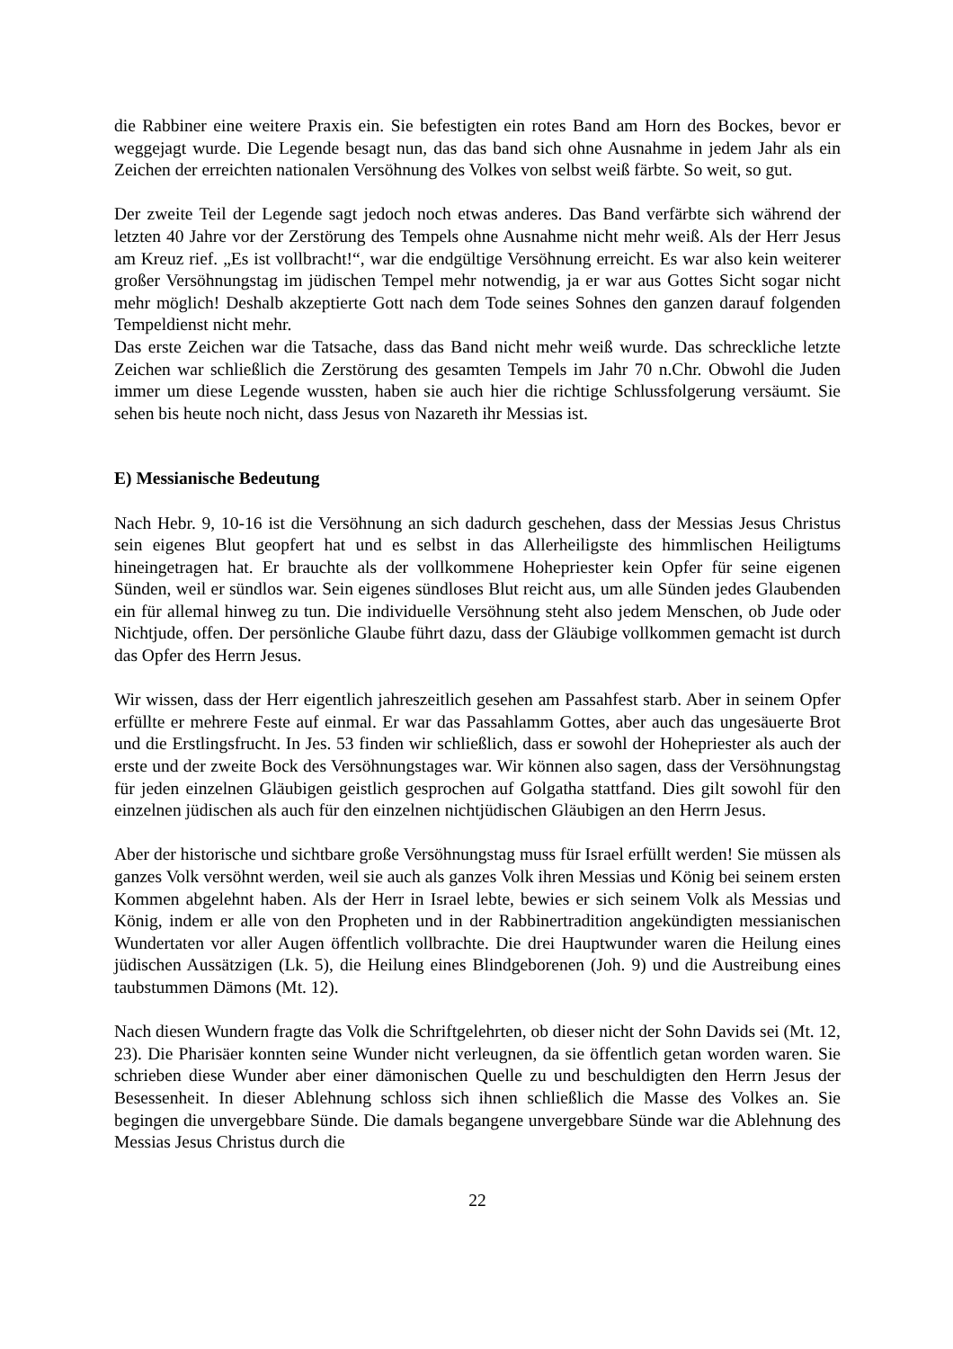die Rabbiner eine weitere Praxis ein. Sie befestigten ein rotes Band am Horn des Bockes, bevor er weggejagt wurde. Die Legende besagt nun, das das band sich ohne Ausnahme in jedem Jahr als ein Zeichen der erreichten nationalen Versöhnung des Volkes von selbst weiß färbte. So weit, so gut.
Der zweite Teil der Legende sagt jedoch noch etwas anderes. Das Band verfärbte sich während der letzten 40 Jahre vor der Zerstörung des Tempels ohne Ausnahme nicht mehr weiß. Als der Herr Jesus am Kreuz rief. „Es ist vollbracht!“, war die endgültige Versöhnung erreicht. Es war also kein weiterer großer Versöhnungstag im jüdischen Tempel mehr notwendig, ja er war aus Gottes Sicht sogar nicht mehr möglich! Deshalb akzeptierte Gott nach dem Tode seines Sohnes den ganzen darauf folgenden Tempeldienst nicht mehr.
Das erste Zeichen war die Tatsache, dass das Band nicht mehr weiß wurde. Das schreckliche letzte Zeichen war schließlich die Zerstörung des gesamten Tempels im Jahr 70 n.Chr. Obwohl die Juden immer um diese Legende wussten, haben sie auch hier die richtige Schlussfolgerung versäumt. Sie sehen bis heute noch nicht, dass Jesus von Nazareth ihr Messias ist.
E) Messianische Bedeutung
Nach Hebr. 9, 10-16 ist die Versöhnung an sich dadurch geschehen, dass der Messias Jesus Christus sein eigenes Blut geopfert hat und es selbst in das Allerheiligste des himmlischen Heiligtums hineingetragen hat. Er brauchte als der vollkommene Hohepriester kein Opfer für seine eigenen Sünden, weil er sündlos war. Sein eigenes sündloses Blut reicht aus, um alle Sünden jedes Glaubenden ein für allemal hinweg zu tun. Die individuelle Versöhnung steht also jedem Menschen, ob Jude oder Nichtjude, offen. Der persönliche Glaube führt dazu, dass der Gläubige vollkommen gemacht ist durch das Opfer des Herrn Jesus.
Wir wissen, dass der Herr eigentlich jahreszeitlich gesehen am Passahfest starb. Aber in seinem Opfer erfüllte er mehrere Feste auf einmal. Er war das Passahlamm Gottes, aber auch das ungesäuerte Brot und die Erstlingsfrucht. In Jes. 53 finden wir schließlich, dass er sowohl der Hohepriester als auch der erste und der zweite Bock des Versöhnungstages war. Wir können also sagen, dass der Versöhnungstag für jeden einzelnen Gläubigen geistlich gesprochen auf Golgatha stattfand. Dies gilt sowohl für den einzelnen jüdischen als auch für den einzelnen nichtjüdischen Gläubigen an den Herrn Jesus.
Aber der historische und sichtbare große Versöhnungstag muss für Israel erfüllt werden! Sie müssen als ganzes Volk versöhnt werden, weil sie auch als ganzes Volk ihren Messias und König bei seinem ersten Kommen abgelehnt haben. Als der Herr in Israel lebte, bewies er sich seinem Volk als Messias und König, indem er alle von den Propheten und in der Rabbinertradition angekündigten messianischen Wundertaten vor aller Augen öffentlich vollbrachte. Die drei Hauptwunder waren die Heilung eines jüdischen Aussätzigen (Lk. 5), die Heilung eines Blindgeborenen (Joh. 9) und die Austreibung eines taubstummen Dämons (Mt. 12).
Nach diesen Wundern fragte das Volk die Schriftgelehrten, ob dieser nicht der Sohn Davids sei (Mt. 12, 23). Die Pharisäer konnten seine Wunder nicht verleugnen, da sie öffentlich getan worden waren. Sie schrieben diese Wunder aber einer dämonischen Quelle zu und beschuldigten den Herrn Jesus der Besessenheit. In dieser Ablehnung schloss sich ihnen schließlich die Masse des Volkes an. Sie begingen die unvergebbare Sünde. Die damals begangene unvergebbare Sünde war die Ablehnung des Messias Jesus Christus durch die
22